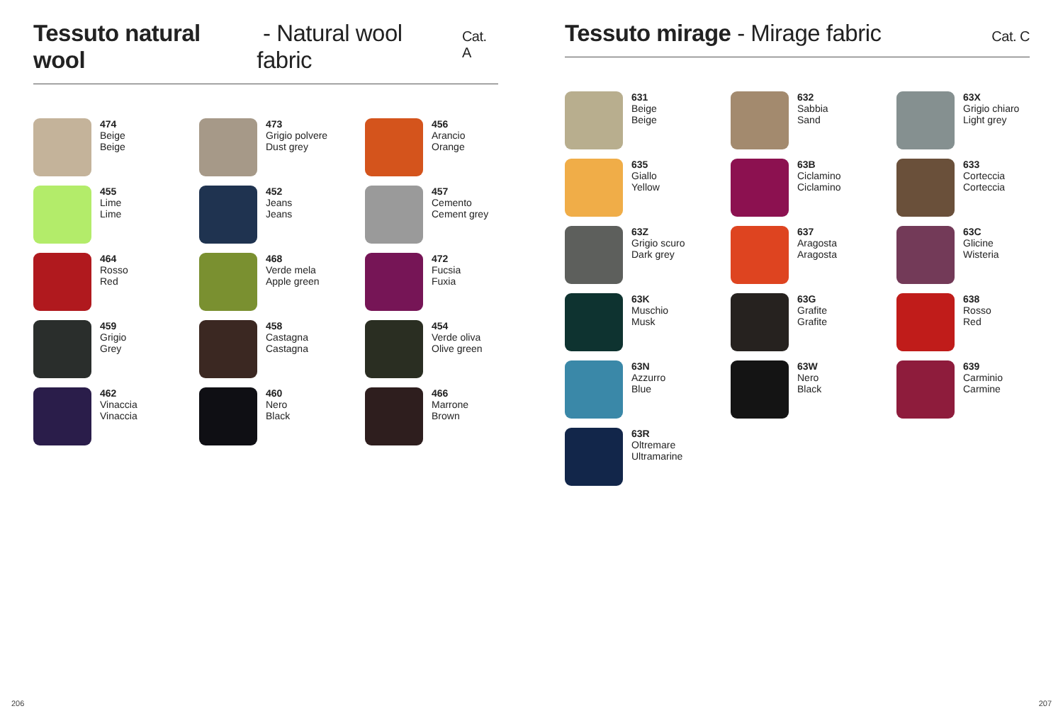Tessuto natural wool - Natural wool fabric Cat. A
474
Beige
Beige
473
Grigio polvere
Dust grey
456
Arancio
Orange
455
Lime
Lime
452
Jeans
Jeans
457
Cemento
Cement grey
464
Rosso
Red
468
Verde mela
Apple green
472
Fucsia
Fuxia
459
Grigio
Grey
458
Castagna
Castagna
454
Verde oliva
Olive green
462
Vinaccia
Vinaccia
460
Nero
Black
466
Marrone
Brown
Tessuto mirage - Mirage fabric Cat. C
631
Beige
Beige
632
Sabbia
Sand
63X
Grigio chiaro
Light grey
635
Giallo
Yellow
63B
Ciclamino
Ciclamino
633
Corteccia
Corteccia
63Z
Grigio scuro
Dark grey
637
Aragosta
Aragosta
63C
Glicine
Wisteria
63K
Muschio
Musk
63G
Grafite
Grafite
638
Rosso
Red
63N
Azzurro
Blue
63W
Nero
Black
639
Carminio
Carmine
63R
Oltremare
Ultramarine
206 207